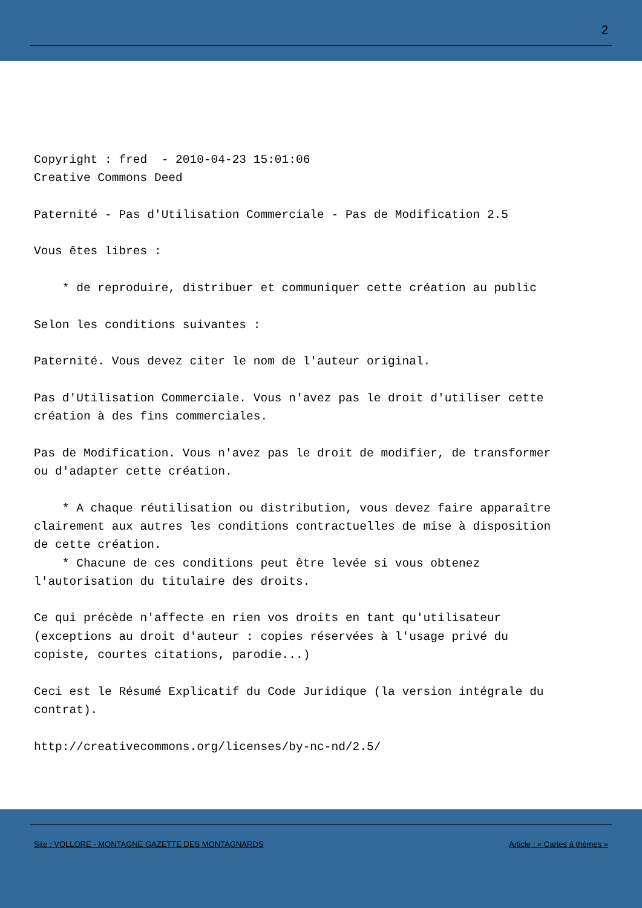2
Copyright : fred  - 2010-04-23 15:01:06
Creative Commons Deed

Paternité - Pas d'Utilisation Commerciale - Pas de Modification 2.5

Vous êtes libres :

    * de reproduire, distribuer et communiquer cette création au public

Selon les conditions suivantes :

Paternité. Vous devez citer le nom de l'auteur original.

Pas d'Utilisation Commerciale. Vous n'avez pas le droit d'utiliser cette
création à des fins commerciales.

Pas de Modification. Vous n'avez pas le droit de modifier, de transformer
ou d'adapter cette création.

    * A chaque réutilisation ou distribution, vous devez faire apparaître
clairement aux autres les conditions contractuelles de mise à disposition
de cette création.
    * Chacune de ces conditions peut être levée si vous obtenez
l'autorisation du titulaire des droits.

Ce qui précède n'affecte en rien vos droits en tant qu'utilisateur
(exceptions au droit d'auteur : copies réservées à l'usage privé du
copiste, courtes citations, parodie...)

Ceci est le Résumé Explicatif du Code Juridique (la version intégrale du
contrat).

http://creativecommons.org/licenses/by-nc-nd/2.5/
Site : VOLLORE - MONTAGNE GAZETTE DES MONTAGNARDS Article : « Cartes à thèmes »